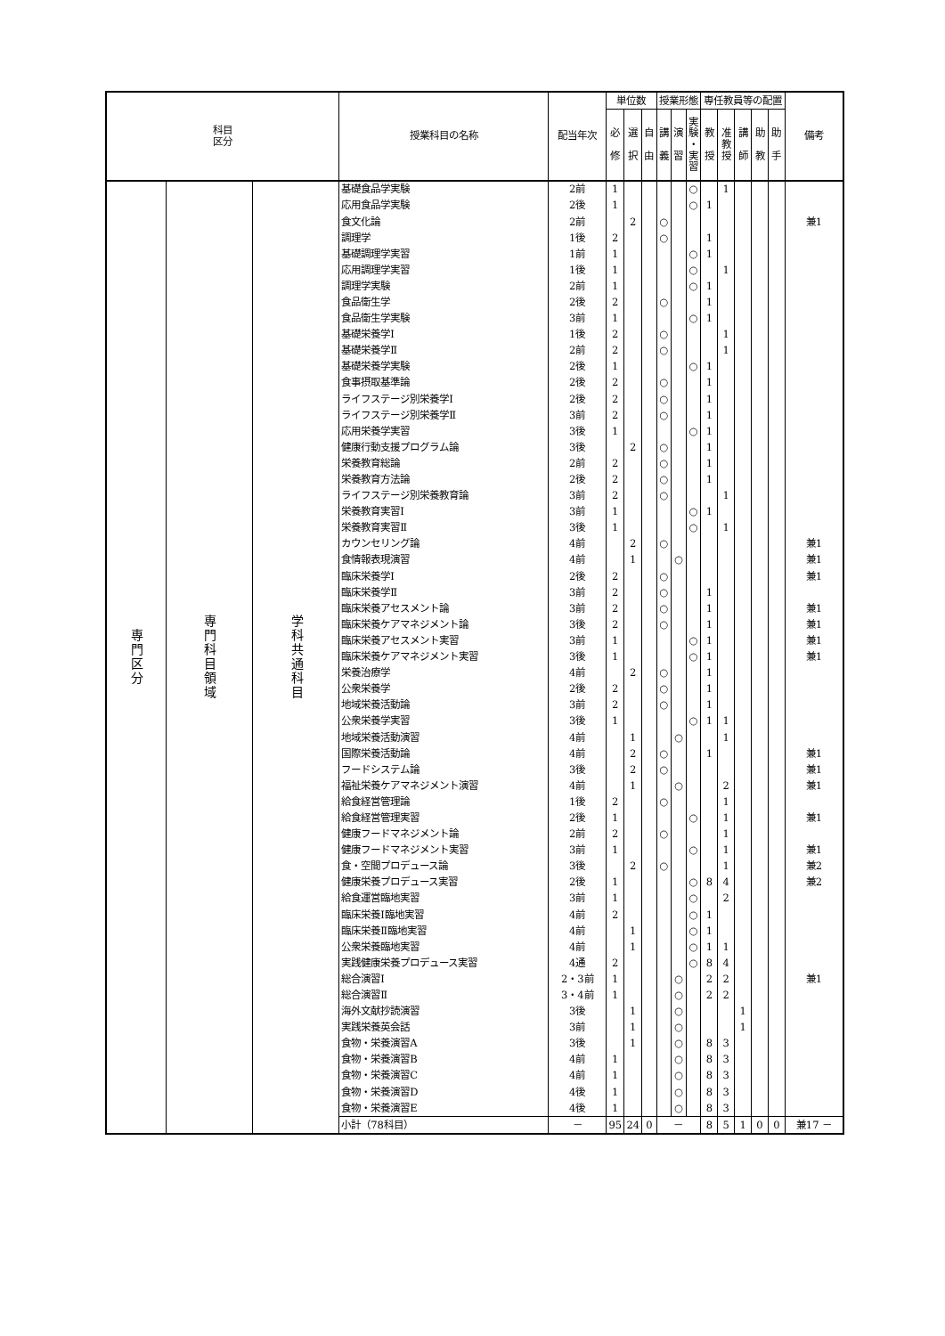| 科目 区分 | | | 授業科目の名称 | 配当年次 | 単位数 | | | 授業形態 | | | 専任教員等の配置 | | | | | 備考 |
| --- | --- | --- | --- | --- | --- | --- | --- | --- | --- | --- | --- | --- | --- | --- | --- | --- |
| | | | | | 必 修 | 選 択 | 自 由 | 講 義 | 演 習 | 実 験 ・ 実 習 | 教 授 | 准 教 授 | 講 師 | 助 教 | 助 手 | |
| 専門区分 | 専門科目領域 | 学科共通科目 | 基礎食品学実験 | 2前 | 1 | | | | | ○ | | 1 | | | | |
| | | | 応用食品学実験 | 2後 | 1 | | | | | ○ | 1 | | | | | |
| | | | 食文化論 | 2前 | | 2 | | ○ | | | | | | | | 兼1 |
| | | | 調理学 | 1後 | 2 | | | ○ | | | 1 | | | | | |
| | | | 基礎調理学実習 | 1前 | 1 | | | | | ○ | 1 | | | | | |
| | | | 応用調理学実習 | 1後 | 1 | | | | | ○ | | 1 | | | | |
| | | | 調理学実験 | 2前 | 1 | | | | | ○ | 1 | | | | | |
| | | | 食品衛生学 | 2後 | 2 | | | ○ | | | 1 | | | | | |
| | | | 食品衛生学実験 | 3前 | 1 | | | | | ○ | 1 | | | | | |
| | | | 基礎栄養学Ⅰ | 1後 | 2 | | | ○ | | | | 1 | | | | |
| | | | 基礎栄養学Ⅱ | 2前 | 2 | | | ○ | | | | 1 | | | | |
| | | | 基礎栄養学実験 | 2後 | 1 | | | | | ○ | 1 | | | | | |
| | | | 食事摂取基準論 | 2後 | 2 | | | ○ | | | 1 | | | | | |
| | | | ライフステージ別栄養学Ⅰ | 2後 | 2 | | | ○ | | | 1 | | | | | |
| | | | ライフステージ別栄養学Ⅱ | 3前 | 2 | | | ○ | | | 1 | | | | | |
| | | | 応用栄養学実習 | 3後 | 1 | | | | | ○ | 1 | | | | | |
| | | | 健康行動支援プログラム論 | 3後 | | 2 | | ○ | | | 1 | | | | | |
| | | | 栄養教育総論 | 2前 | 2 | | | ○ | | | 1 | | | | | |
| | | | 栄養教育方法論 | 2後 | 2 | | | ○ | | | 1 | | | | | |
| | | | ライフステージ別栄養教育論 | 3前 | 2 | | | ○ | | | | 1 | | | | |
| | | | 栄養教育実習Ⅰ | 3前 | 1 | | | | | ○ | 1 | | | | | |
| | | | 栄養教育実習Ⅱ | 3後 | 1 | | | | | ○ | | 1 | | | | |
| | | | カウンセリング論 | 4前 | | 2 | | ○ | | | | | | | | 兼1 |
| | | | 食情報表現演習 | 4前 | | 1 | | | ○ | | | | | | | 兼1 |
| | | | 臨床栄養学Ⅰ | 2後 | 2 | | | ○ | | | | | | | | 兼1 |
| | | | 臨床栄養学Ⅱ | 3前 | 2 | | | ○ | | | 1 | | | | | |
| | | | 臨床栄養アセスメント論 | 3前 | 2 | | | ○ | | | 1 | | | | | 兼1 |
| | | | 臨床栄養ケアマネジメント論 | 3後 | 2 | | | ○ | | | 1 | | | | | 兼1 |
| | | | 臨床栄養アセスメント実習 | 3前 | 1 | | | | | ○ | 1 | | | | | 兼1 |
| | | | 臨床栄養ケアマネジメント実習 | 3後 | 1 | | | | | ○ | 1 | | | | | 兼1 |
| | | | 栄養治療学 | 4前 | | 2 | | ○ | | | 1 | | | | | |
| | | | 公衆栄養学 | 2後 | 2 | | | ○ | | | 1 | | | | | |
| | | | 地域栄養活動論 | 3前 | 2 | | | ○ | | | 1 | | | | | |
| | | | 公衆栄養学実習 | 3後 | 1 | | | | | ○ | 1 | 1 | | | | |
| | | | 地域栄養活動演習 | 4前 | | 1 | | | ○ | | | 1 | | | | |
| | | | 国際栄養活動論 | 4前 | | 2 | | ○ | | | 1 | | | | | 兼1 |
| | | | フードシステム論 | 3後 | | 2 | | ○ | | | | | | | | 兼1 |
| | | | 福祉栄養ケアマネジメント演習 | 4前 | | 1 | | | ○ | | | 2 | | | | 兼1 |
| | | | 給食経営管理論 | 1後 | 2 | | | ○ | | | | 1 | | | | |
| | | | 給食経営管理実習 | 2後 | 1 | | | | | ○ | | 1 | | | | 兼1 |
| | | | 健康フードマネジメント論 | 2前 | 2 | | | ○ | | | | 1 | | | | |
| | | | 健康フードマネジメント実習 | 3前 | 1 | | | | | ○ | | 1 | | | | 兼1 |
| | | | 食・空間プロデュース論 | 3後 | | 2 | | ○ | | | | 1 | | | | 兼2 |
| | | | 健康栄養プロデュース実習 | 2後 | 1 | | | | | ○ | 8 | 4 | | | | 兼2 |
| | | | 給食運営臨地実習 | 3前 | 1 | | | | | ○ | | 2 | | | | |
| | | | 臨床栄養Ⅰ臨地実習 | 4前 | 2 | | | | | ○ | 1 | | | | | |
| | | | 臨床栄養Ⅱ臨地実習 | 4前 | | 1 | | | | ○ | 1 | | | | | |
| | | | 公衆栄養臨地実習 | 4前 | | 1 | | | | ○ | 1 | 1 | | | | |
| | | | 実践健康栄養プロデュース実習 | 4通 | 2 | | | | | ○ | 8 | 4 | | | | |
| | | | 総合演習Ⅰ | 2・3前 | 1 | | | | ○ | | 2 | 2 | | | | 兼1 |
| | | | 総合演習Ⅱ | 3・4前 | 1 | | | | ○ | | 2 | 2 | | | | |
| | | | 海外文献抄読演習 | 3後 | | 1 | | | ○ | | | | 1 | | | |
| | | | 実践栄養英会話 | 3前 | | 1 | | | ○ | | | | 1 | | | |
| | | | 食物・栄養演習A | 3後 | | 1 | | | ○ | | 8 | 3 | | | | |
| | | | 食物・栄養演習B | 4前 | 1 | | | | ○ | | 8 | 3 | | | | |
| | | | 食物・栄養演習C | 4前 | 1 | | | | ○ | | 8 | 3 | | | | |
| | | | 食物・栄養演習D | 4後 | 1 | | | | ○ | | 8 | 3 | | | | |
| | | | 食物・栄養演習E | 4後 | 1 | | | | ○ | | 8 | 3 | | | | |
| | | | 小計（78科目） | － | 95 | 24 | 0 | － | | | 8 | 5 | 1 | 0 | 0 | 兼17 － |